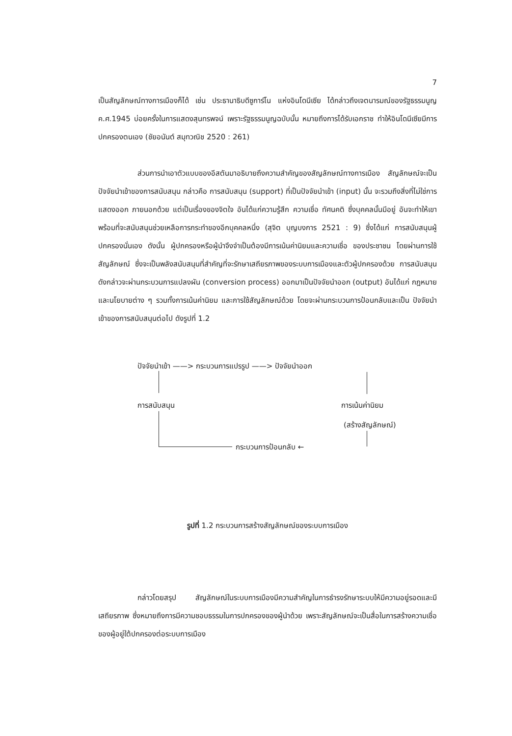7
เป็นสัญลักษณ์ทางการเมืองก็ได้ เช่น ประธานาธิบดีซูการ์โน แห่งอินโดนีเซีย ได้กล่าวถึงเจตนารมณ์ของรัฐธรรมนูญ ค.ศ.1945 บ่อยครั้งในการแสดงสุนทรพจน์ เพราะรัฐธรรมนูญฉบับนั้น หมายถึงการได้รับเอกราช ทำให้อินโดนีเซียมีการปกครองตนเอง (ชัยอนันต์ สมุทวณิช 2520 : 261)
ส่วนการนำเอาตัวแบบของอีสตันมาอธิบายถึงความสำคัญของสัญลักษณ์ทางการเมือง สัญลักษณ์จะเป็นปัจจัยนำเข้าของการสนับสนุน กล่าวคือ การสนับสนุน (support) ที่เป็นปัจจัยนำเข้า (input) นั้น จะรวมถึงสิ่งที่ไม่ใช่การแสดงออก ภายนอกด้วย แต่เป็นเรื่องของจิตใจ อันได้แก่ความรู้สึก ความเชื่อ ทัศนคติ ซึ่งบุคคลนั้นมีอยู่ อันจะทำให้เขาพร้อมที่จะสนับสนุนช่วยเหลือการกระทำของอีกบุคคลหนึ่ง (สุจิต บุญบงการ 2521 : 9) ซึ่งได้แก่ การสนับสนุนผู้ปกครองนั่นเอง ดังนั้น ผู้ปกครองหรือผู้นำจึงจำเป็นต้องมีการเน้นค่านิยมและความเชื่อ ของประชาชน โดยผ่านการใช้สัญลักษณ์ ซึ่งจะเป็นพลังสนับสนุนที่สำคัญที่จะรักษาเสถียรภาพของระบบการเมืองและตัวผู้ปกครองด้วย การสนับสนุนดังกล่าวจะผ่านกระบวนการแปลงผัน (conversion process) ออกมาเป็นปัจจัยนำออก (output) อันได้แก่ กฎหมาย และนโยบายต่าง ๆ รวมทั้งการเน้นค่านิยม และการใช้สัญลักษณ์ด้วย โดยจะผ่านกระบวนการป้อนกลับและเป็น ปัจจัยนำเข้าของการสนับสนุนต่อไป ดังรูปที่ 1.2
ปัจจัยนำเข้า ——> กระบวนการแปรรูป ——> ปัจจัยนำออก
การสนับสนุน การเน้นค่านิยม
(สร้างสัญลักษณ์)
กระบวนการป้อนกลับ ←
รูปที่ 1.2 กระบวนการสร้างสัญลักษณ์ของระบบการเมือง
กล่าวโดยสรุป สัญลักษณ์ในระบบการเมืองมีความสำคัญในการธำรงรักษาระบบให้มีความอยู่รอดและมีเสถียรภาพ ซึ่งหมายถึงการมีความชอบธรรมในการปกครองของผู้นำด้วย เพราะสัญลักษณ์จะเป็นสื่อในการสร้างความเชื่อของผู้อยู่ใต้ปกครองต่อระบบการเมือง